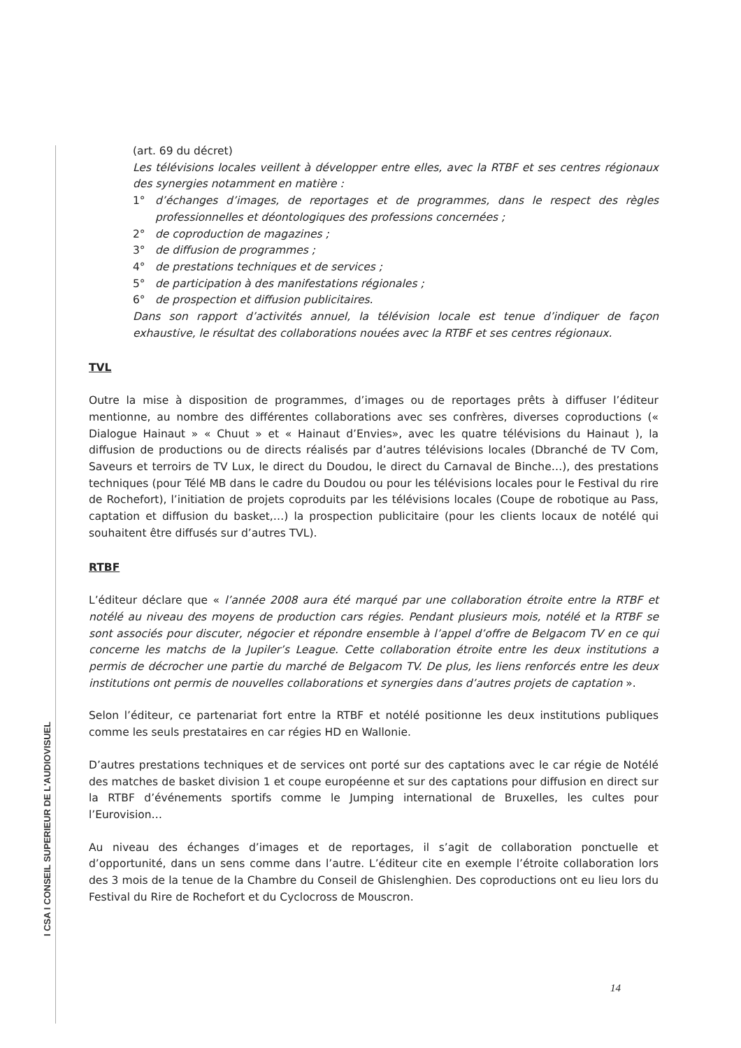I CSA I CONSEIL SUPERIEUR DE L'AUDIOVISUEL
(art. 69 du décret)
Les télévisions locales veillent à développer entre elles, avec la RTBF et ses centres régionaux des synergies notamment en matière :
1° d’échanges d’images, de reportages et de programmes, dans le respect des règles professionnelles et déontologiques des professions concernées ;
2° de coproduction de magazines ;
3° de diffusion de programmes ;
4° de prestations techniques et de services ;
5° de participation à des manifestations régionales ;
6° de prospection et diffusion publicitaires.
Dans son rapport d’activités annuel, la télévision locale est tenue d’indiquer de façon exhaustive, le résultat des collaborations nouées avec la RTBF et ses centres régionaux.
TVL
Outre la mise à disposition de programmes, d’images ou de reportages prêts à diffuser l’éditeur mentionne, au nombre des différentes collaborations avec ses confrères, diverses coproductions (« Dialogue Hainaut » « Chuut » et « Hainaut d’Envies», avec les quatre télévisions du Hainaut ), la diffusion de productions ou de directs réalisés par d’autres télévisions locales (Dbranché de TV Com, Saveurs et terroirs de TV Lux, le direct du Doudou, le direct du Carnaval de Binche…), des prestations techniques (pour Télé MB dans le cadre du Doudou ou pour les télévisions locales pour le Festival du rire de Rochefort), l’initiation de projets coproduits par les télévisions locales (Coupe de robotique au Pass, captation et diffusion du basket,…) la prospection publicitaire (pour les clients locaux de notélé qui souhaitent être diffusés sur d’autres TVL).
RTBF
L’éditeur déclare que « l’année 2008 aura été marqué par une collaboration étroite entre la RTBF et notélé au niveau des moyens de production cars régies. Pendant plusieurs mois, notélé et la RTBF se sont associés pour discuter, négocier et répondre ensemble à l’appel d’offre de Belgacom TV en ce qui concerne les matchs de la Jupiler’s League. Cette collaboration étroite entre les deux institutions a permis de décrocher une partie du marché de Belgacom TV. De plus, les liens renforcés entre les deux institutions ont permis de nouvelles collaborations et synergies dans d’autres projets de captation ».
Selon l’éditeur, ce partenariat fort entre la RTBF et notélé positionne les deux institutions publiques comme les seuls prestataires en car régies HD en Wallonie.
D’autres prestations techniques et de services ont porté sur des captations avec le car régie de Notélé des matches de basket division 1 et coupe européenne et sur des captations pour diffusion en direct sur la RTBF d’événements sportifs comme le Jumping international de Bruxelles, les cultes pour l’Eurovision…
Au niveau des échanges d’images et de reportages, il s’agit de collaboration ponctuelle et d’opportunité, dans un sens comme dans l’autre. L’éditeur cite en exemple l’étroite collaboration lors des 3 mois de la tenue de la Chambre du Conseil de Ghislenghien. Des coproductions ont eu lieu lors du Festival du Rire de Rochefort et du Cyclocross de Mouscron.
14